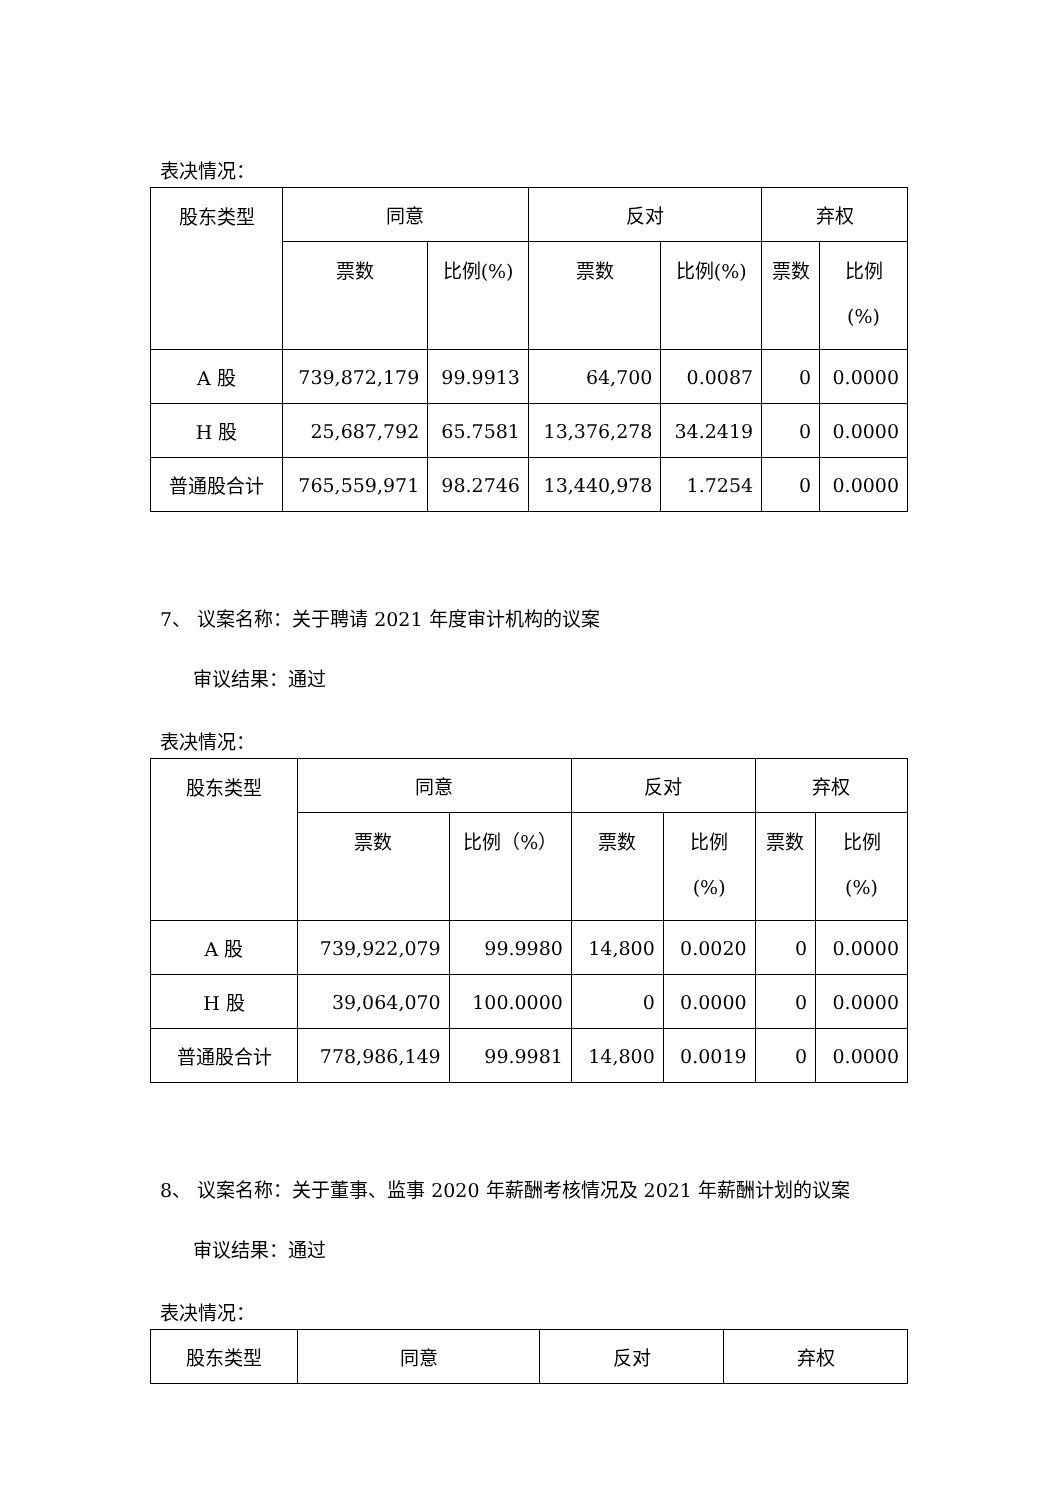表决情况：
| 股东类型 | 同意 | | 反对 | | 弃权 | |
| | 票数 | 比例(%) | 票数 | 比例(%) | 票数 | 比例 (%) |
| A 股 | 739,872,179 | 99.9913 | 64,700 | 0.0087 | 0 | 0.0000 |
| H 股 | 25,687,792 | 65.7581 | 13,376,278 | 34.2419 | 0 | 0.0000 |
| 普通股合计 | 765,559,971 | 98.2746 | 13,440,978 | 1.7254 | 0 | 0.0000 |
7、 议案名称：关于聘请 2021 年度审计机构的议案
审议结果：通过
表决情况：
| 股东类型 | 同意 | | 反对 | | 弃权 | |
| | 票数 | 比例（%） | 票数 | 比例 (%) | 票数 | 比例 (%) |
| A 股 | 739,922,079 | 99.9980 | 14,800 | 0.0020 | 0 | 0.0000 |
| H 股 | 39,064,070 | 100.0000 | 0 | 0.0000 | 0 | 0.0000 |
| 普通股合计 | 778,986,149 | 99.9981 | 14,800 | 0.0019 | 0 | 0.0000 |
8、 议案名称：关于董事、监事 2020 年薪酬考核情况及 2021 年薪酬计划的议案
审议结果：通过
表决情况：
| 股东类型 | 同意 | 反对 | 弃权 |